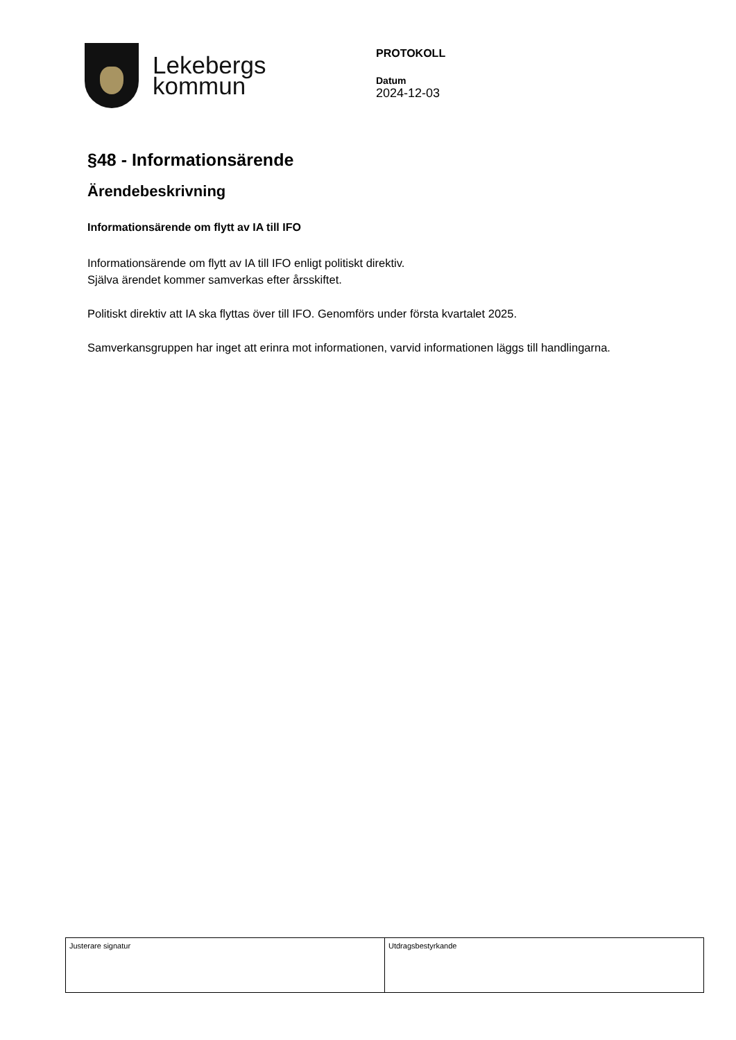Lekebergs
kommun
PROTOKOLL
Datum
2024-12-03
§48 - Informationsärende
Ärendebeskrivning
Informationsärende om flytt av IA till IFO
Informationsärende om flytt av IA till IFO enligt politiskt direktiv.
Själva ärendet kommer samverkas efter årsskiftet.
Politiskt direktiv att IA ska flyttas över till IFO. Genomförs under första kvartalet 2025.
Samverkansgruppen har inget att erinra mot informationen, varvid informationen läggs till handlingarna.
| Justerare signatur | Utdragsbestyrkande |